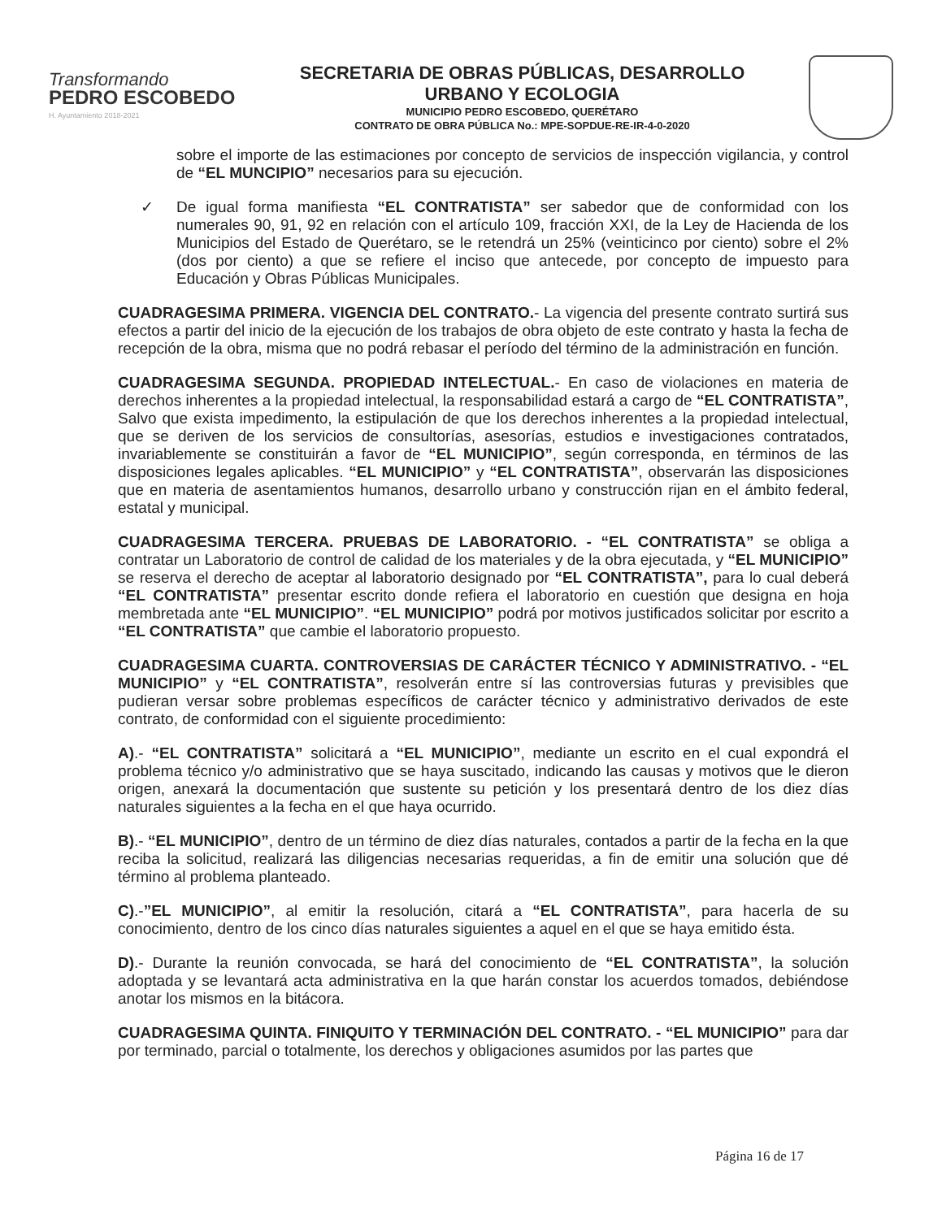Transformando
PEDRO ESCOBEDO
H. Ayuntamiento 2018-2021
SECRETARIA DE OBRAS PÚBLICAS, DESARROLLO
URBANO Y ECOLOGIA
MUNICIPIO PEDRO ESCOBEDO, QUERÉTARO
CONTRATO DE OBRA PÚBLICA No.: MPE-SOPDUE-RE-IR-4-0-2020
sobre el importe de las estimaciones por concepto de servicios de inspección vigilancia, y control de “EL MUNCIPIO” necesarios para su ejecución.
✓ De igual forma manifiesta “EL CONTRATISTA” ser sabedor que de conformidad con los numerales 90, 91, 92 en relación con el artículo 109, fracción XXI, de la Ley de Hacienda de los Municipios del Estado de Querétaro, se le retendrá un 25% (veinticinco por ciento) sobre el 2% (dos por ciento) a que se refiere el inciso que antecede, por concepto de impuesto para Educación y Obras Públicas Municipales.
CUADRAGESIMA PRIMERA. VIGENCIA DEL CONTRATO.- La vigencia del presente contrato surtirá sus efectos a partir del inicio de la ejecución de los trabajos de obra objeto de este contrato y hasta la fecha de recepción de la obra, misma que no podrá rebasar el período del término de la administración en función.
CUADRAGESIMA SEGUNDA. PROPIEDAD INTELECTUAL.- En caso de violaciones en materia de derechos inherentes a la propiedad intelectual, la responsabilidad estará a cargo de “EL CONTRATISTA”, Salvo que exista impedimento, la estipulación de que los derechos inherentes a la propiedad intelectual, que se deriven de los servicios de consultorías, asesorías, estudios e investigaciones contratados, invariablemente se constituirán a favor de “EL MUNICIPIO”, según corresponda, en términos de las disposiciones legales aplicables. “EL MUNICIPIO” y “EL CONTRATISTA”, observarán las disposiciones que en materia de asentamientos humanos, desarrollo urbano y construcción rijan en el ámbito federal, estatal y municipal.
CUADRAGESIMA TERCERA. PRUEBAS DE LABORATORIO. - “EL CONTRATISTA” se obliga a contratar un Laboratorio de control de calidad de los materiales y de la obra ejecutada, y “EL MUNICIPIO” se reserva el derecho de aceptar al laboratorio designado por “EL CONTRATISTA”, para lo cual deberá “EL CONTRATISTA” presentar escrito donde refiera el laboratorio en cuestión que designa en hoja membretada ante “EL MUNICIPIO”. “EL MUNICIPIO” podrá por motivos justificados solicitar por escrito a “EL CONTRATISTA” que cambie el laboratorio propuesto.
CUADRAGESIMA CUARTA. CONTROVERSIAS DE CARÁCTER TÉCNICO Y ADMINISTRATIVO. - “EL MUNICIPIO” y “EL CONTRATISTA”, resolverán entre sí las controversias futuras y previsibles que pudieran versar sobre problemas específicos de carácter técnico y administrativo derivados de este contrato, de conformidad con el siguiente procedimiento:
A).- “EL CONTRATISTA” solicitará a “EL MUNICIPIO”, mediante un escrito en el cual expondrá el problema técnico y/o administrativo que se haya suscitado, indicando las causas y motivos que le dieron origen, anexará la documentación que sustente su petición y los presentará dentro de los diez días naturales siguientes a la fecha en el que haya ocurrido.
B).- “EL MUNICIPIO”, dentro de un término de diez días naturales, contados a partir de la fecha en la que reciba la solicitud, realizará las diligencias necesarias requeridas, a fin de emitir una solución que dé término al problema planteado.
C).-”EL MUNICIPIO”, al emitir la resolución, citará a “EL CONTRATISTA”, para hacerla de su conocimiento, dentro de los cinco días naturales siguientes a aquel en el que se haya emitido ésta.
D).- Durante la reunión convocada, se hará del conocimiento de “EL CONTRATISTA”, la solución adoptada y se levantará acta administrativa en la que harán constar los acuerdos tomados, debiéndose anotar los mismos en la bitácora.
CUADRAGESIMA QUINTA. FINIQUITO Y TERMINACIÓN DEL CONTRATO. - “EL MUNICIPIO” para dar por terminado, parcial o totalmente, los derechos y obligaciones asumidos por las partes que
Página 16 de 17